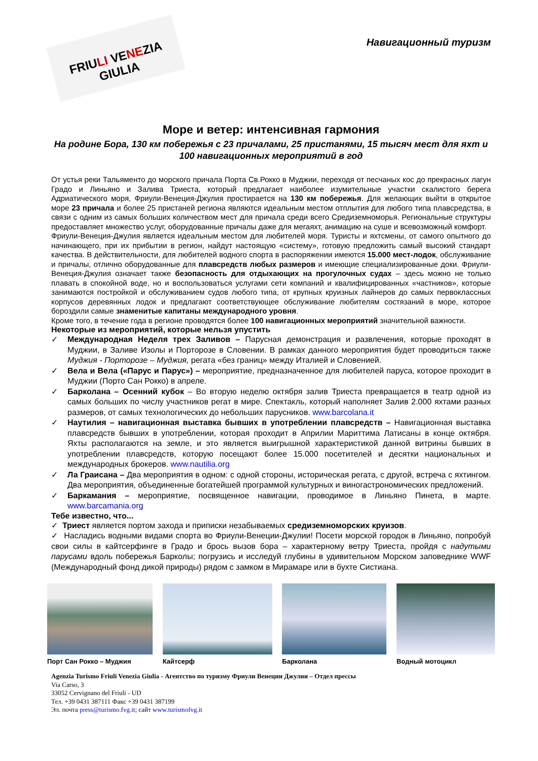FRIULI VENEZIA GIULIA
Навигационный туризм
Море и ветер: интенсивная гармония
На родине Бора, 130 км побережья с 23 причалами, 25 пристанями, 15 тысяч мест для яхт и 100 навигационных мероприятий в год
От устья реки Тальяменто до морского причала Порта Св.Рокко в Муджии, переходя от песчаных кос до прекрасных лагун Градо и Линьяно и Залива Триеста, который предлагает наиболее изумительные участки скалистого берега Адриатического моря, Фриули-Венеция-Джулия простирается на 130 км побережья. Для желающих выйти в открытое море 23 причала и более 25 пристаней региона являются идеальным местом отплытия для любого типа плавсредства, в связи с одним из самых больших количеством мест для причала среди всего Средиземноморья. Региональные структуры предоставляет множество услуг, оборудованные причалы даже для мегаяхт, анимацию на суше и всевозможный комфорт.
Фриули-Венеция-Джулия является идеальным местом для любителей моря. Туристы и яхтсмены, от самого опытного до начинающего, при их прибытии в регион, найдут настоящую «систему», готовую предложить самый высокий стандарт качества. В действительности, для любителей водного спорта в распоряжении имеются 15.000 мест-лодок, обслуживание и причалы, отлично оборудованные для плавсредств любых размеров и имеющие специализированные доки. Фриули-Венеция-Джулия означает также безопасность для отдыхающих на прогулочных судах – здесь можно не только плавать в спокойной воде, но и воспользоваться услугами сети компаний и квалифицированных «частников», которые занимаются постройкой и обслуживанием судов любого типа, от крупных круизных лайнеров до самых первоклассных корпусов деревянных лодок и предлагают соответствующее обслуживание любителям состязаний в море, которое бороздили самые знаменитые капитаны международного уровня.
Кроме того, в течение года в регионе проводятся более 100 навигационных мероприятий значительной важности.
Некоторые из мероприятий, которые нельзя упустить
✓ Международная Неделя трех Заливов – Парусная демонстрация и развлечения, которые проходят в Муджии, в Заливе Изолы и Порторозе в Словении. В рамках данного мероприятия будет проводиться также Муджия - Порторозе – Муджия, регата «без границ» между Италией и Словенией.
✓ Вела и Вела («Парус и Парус») – мероприятие, предназначенное для любителей паруса, которое проходит в Муджии (Порто Сан Рокко) в апреле.
✓ Барколана – Осенний кубок – Во вторую неделю октября залив Триеста превращается в театр одной из самых больших по числу участников регат в мире. Спектакль, который наполняет Залив 2.000 яхтами разных размеров, от самых технологических до небольших парусников. www.barcolana.it
✓ Наутилия – навигационная выставка бывших в употреблении плавсредств – Навигационная выставка плавсредств бывших в употреблении, которая проходит в Априлии Мариттима Латисаны в конце октября. Яхты располагаются на земле, и это является выигрышной характеристикой данной витрины бывших в употреблении плавсредств, которую посещают более 15.000 посетителей и десятки национальных и международных брокеров. www.nautilia.org
✓ Ла Граисана – Два мероприятия в одном: с одной стороны, историческая регата, с другой, встреча с яхтингом. Два мероприятия, объединенные богатейшей программой культурных и виногастрономических предложений.
✓ Баркамания – мероприятие, посвященное навигации, проводимое в Линьяно Пинета, в марте. www.barcamania.org
Тебе известно, что...
✓ Триест является портом захода и приписки незабываемых средиземноморских круизов.
✓ Насладись водными видами спорта во Фриули-Венеции-Джулии! Посети морской городок в Линьяно, попробуй свои силы в кайтсерфинге в Градо и брось вызов бора – характерному ветру Триеста, пройдя с надутыми парусами вдоль побережья Барколы; погрузись и исследуй глубины в удивительном Морском заповеднике WWF (Международный фонд дикой природы) рядом с замком в Мирамаре или в бухте Систиана.
Порт Сан Рокко – Муджия
Кайтсерф Барколана Водный мотоцикл
Agenzia Turismo Friuli Venezia Giulia - Агентство по туризму Фриули Венеции Джулии – Отдел прессы
Via Carso, 3
33052 Cervignano del Friuli - UD
Тел. +39 0431 387111 Факс +39 0431 387199
Эл. почта press@turismo.fvg.it; сайт www.turismofvg.it